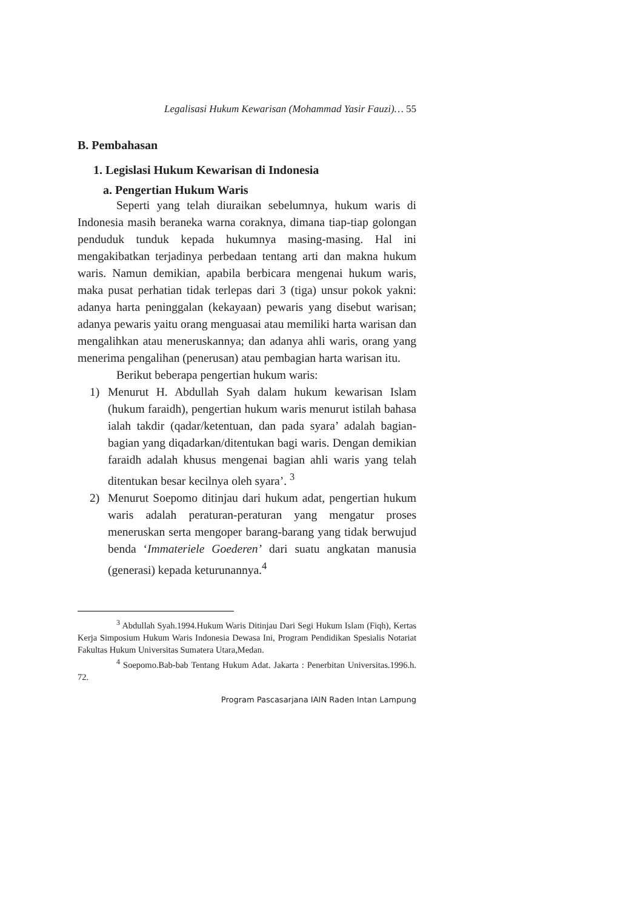Legalisasi Hukum Kewarisan (Mohammad Yasir Fauzi)… 55
B. Pembahasan
1. Legislasi Hukum Kewarisan di Indonesia
a. Pengertian Hukum Waris
Seperti yang telah diuraikan sebelumnya, hukum waris di Indonesia masih beraneka warna coraknya, dimana tiap-tiap golongan penduduk tunduk kepada hukumnya masing-masing. Hal ini mengakibatkan terjadinya perbedaan tentang arti dan makna hukum waris. Namun demikian, apabila berbicara mengenai hukum waris, maka pusat perhatian tidak terlepas dari 3 (tiga) unsur pokok yakni: adanya harta peninggalan (kekayaan) pewaris yang disebut warisan; adanya pewaris yaitu orang menguasai atau memiliki harta warisan dan mengalihkan atau meneruskannya; dan adanya ahli waris, orang yang menerima pengalihan (penerusan) atau pembagian harta warisan itu.
Berikut beberapa pengertian hukum waris:
1) Menurut H. Abdullah Syah dalam hukum kewarisan Islam (hukum faraidh), pengertian hukum waris menurut istilah bahasa ialah takdir (qadar/ketentuan, dan pada syara’ adalah bagian-bagian yang diqadarkan/ditentukan bagi waris. Dengan demikian faraidh adalah khusus mengenai bagian ahli waris yang telah ditentukan besar kecilnya oleh syara’. <sup>3</sup>
2) Menurut Soepomo ditinjau dari hukum adat, pengertian hukum waris adalah peraturan-peraturan yang mengatur proses meneruskan serta mengoper barang-barang yang tidak berwujud benda ‘Immateriele Goederen’ dari suatu angkatan manusia (generasi) kepada keturunannya.<sup>4</sup>
<sup>3</sup> Abdullah Syah.1994.Hukum Waris Ditinjau Dari Segi Hukum Islam (Fiqh), Kertas Kerja Simposium Hukum Waris Indonesia Dewasa Ini, Program Pendidikan Spesialis Notariat Fakultas Hukum Universitas Sumatera Utara,Medan.
<sup>4</sup> Soepomo.Bab-bab Tentang Hukum Adat. Jakarta : Penerbitan Universitas.1996.h. 72.
Program Pascasarjana IAIN Raden Intan Lampung